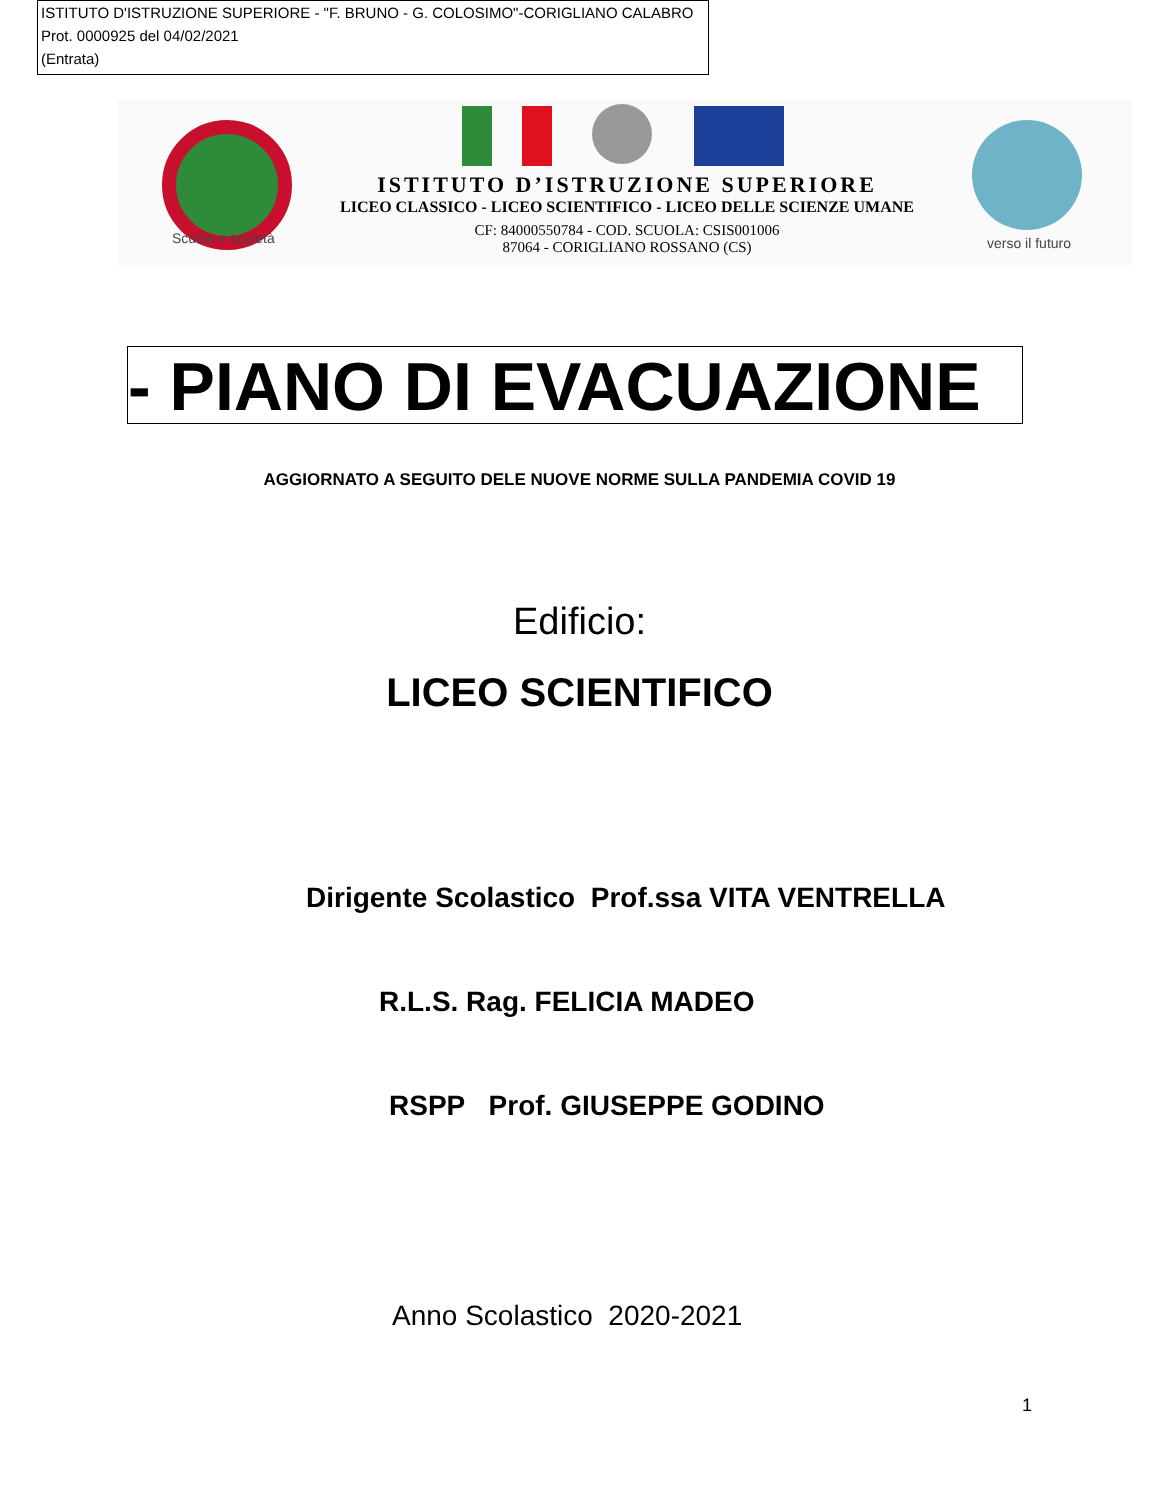ISTITUTO D'ISTRUZIONE SUPERIORE - "F. BRUNO - G. COLOSIMO"-CORIGLIANO CALABRO
Prot. 0000925 del 04/02/2021
(Entrata)
Scuola e società
ISTITUTO D’ISTRUZIONE SUPERIORE
LICEO CLASSICO - LICEO SCIENTIFICO - LICEO DELLE SCIENZE UMANE
CF: 84000550784 - COD. SCUOLA: CSIS001006
87064 - CORIGLIANO ROSSANO (CS)
verso il futuro
- PIANO DI EVACUAZIONE
AGGIORNATO A SEGUITO DELE NUOVE NORME SULLA PANDEMIA COVID 19
Edificio:
LICEO SCIENTIFICO
Dirigente Scolastico Prof.ssa VITA VENTRELLA
R.L.S. Rag. FELICIA MADEO
RSPP Prof. GIUSEPPE GODINO
Anno Scolastico 2020-2021
1